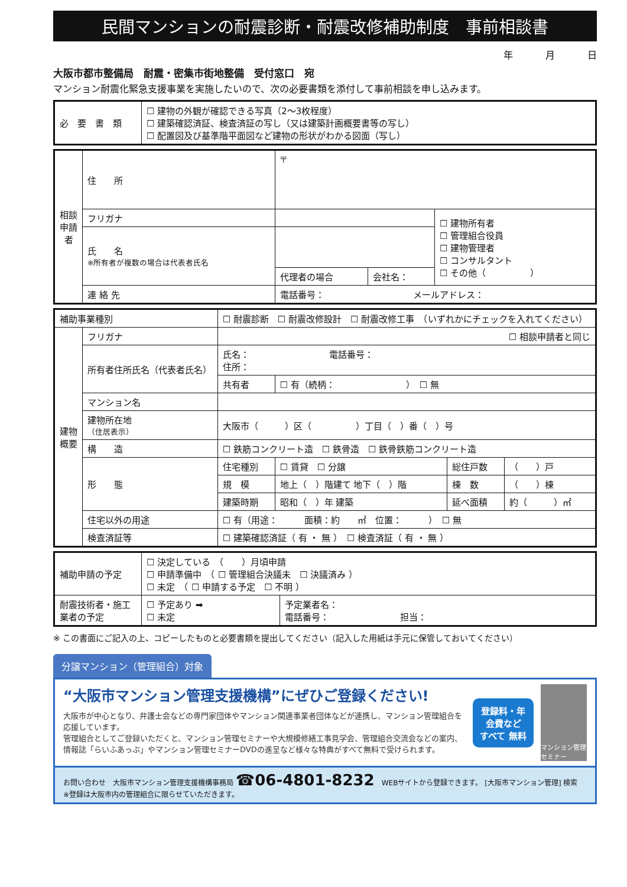民間マンションの耐震診断・耐震改修補助制度　事前相談書
年 月 日
大阪市都市整備局　耐震・密集市街地整備　受付窓口　宛
マンション耐震化緊急支援事業を実施したいので、次の必要書類を添付して事前相談を申し込みます。
| 必 要 書 類 | ☐ 建物の外観が確認できる写真（2～3枚程度） ☐ 建築確認済証、検査済証の写し（又は建築計画概要書等の写し） ☐ 配置図及び基準階平面図など建物の形状がわかる図面（写し） |
| 相談申請者 | 住 所 | 〒 | | |
| | フリガナ | | | ☐ 建物所有者 ☐ 管理組合役員 ☐ 建物管理者 ☐ コンサルタント ☐ その他（ ） |
| | 氏 名 ※所有者が複数の場合は代表者氏名 | | | |
| | | 代理者の場合 | 会社名： | |
| | 連 絡 先 | 電話番号： メールアドレス： | | |
| 補助事業種別 | | ☐ 耐震診断 ☐ 耐震改修設計 ☐ 耐震改修工事 （いずれかにチェックを入れてください） | | | |
| 建物概要 | フリガナ | ☐ 相談申請者と同じ | | | |
| | 所有者住所氏名（代表者氏名） | 氏名： 電話番号： 住所： | | | |
| | | 共有者 | ☐ 有（続柄： ） ☐ 無 | | |
| | マンション名 | | | | |
| | 建物所在地 （住居表示） | 大阪市（ ）区（ ）丁目（ ）番（ ）号 | | | |
| | 構 造 | ☐ 鉄筋コンクリート造 ☐ 鉄骨造 ☐ 鉄骨鉄筋コンクリート造 | | | |
| | 形 態 | 住宅種別 | ☐ 賃貸 ☐ 分譲 | 総住戸数 | （ ）戸 |
| | | 規 模 | 地上（ ）階建て 地下（ ）階 | 棟 数 | （ ）棟 |
| | | 建築時期 | 昭和（ ）年 建築 | 延べ面積 | 約（ ）㎡ |
| | 住宅以外の用途 | ☐ 有（用途： 面積：約 ㎡ 位置： ） ☐ 無 | | | |
| | 検査済証等 | ☐ 建築確認済証（ 有 ・ 無 ） ☐ 検査済証（ 有 ・ 無 ） | | | |
| 補助申請の予定 | ☐ 決定している （ ）月頃申請 ☐ 申請準備中 （ ☐ 管理組合決議未 ☐ 決議済み ） ☐ 未定 （ ☐ 申請する予定 ☐ 不明 ） | |
| 耐震技術者・施工業者の予定 | ☐ 予定あり ➡ ☐ 未定 | 予定業者名： 電話番号： 担当： |
※ この書面にご記入の上、コピーしたものと必要書類を提出してください（記入した用紙は手元に保管しておいてください）
分譲マンション（管理組合）対象
“大阪市マンション管理支援機構”にぜひご登録ください!
大阪市が中心となり、弁護士会などの専門家団体やマンション関連事業者団体などが連携し、マンション管理組合を応援しています。
管理組合としてご登録いただくと、マンション管理セミナーや大規模修繕工事見学会、管理組合交流会などの案内、情報誌「らいふあっぷ」やマンション管理セミナーDVDの進呈など様々な特典がすべて無料で受けられます。
登録料・年会費など
すべて 無料
マンション管理セミナー
お問い合わせ　大阪市マンション管理支援機構事務局 ☎06-4801-8232　WEBサイトから登録できます。 [大阪市マンション管理] 検索　※登録は大阪市内の管理組合に限らせていただきます。